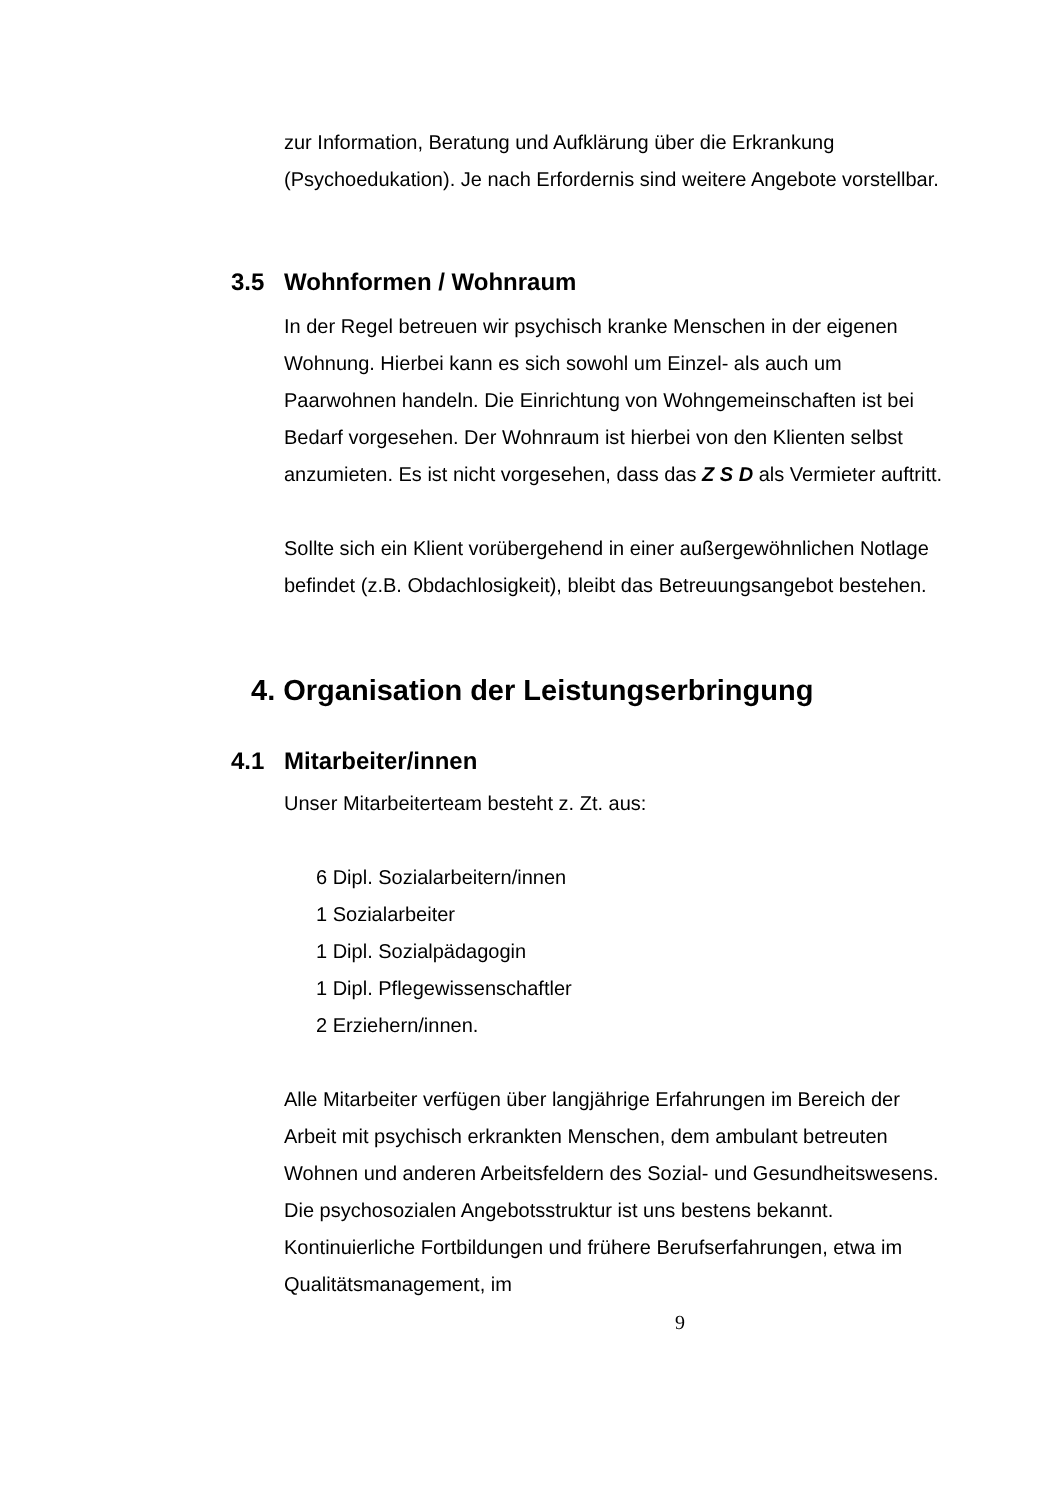zur Information, Beratung und Aufklärung über die Erkrankung (Psychoedukation). Je nach Erfordernis sind weitere Angebote vorstellbar.
3.5 Wohnformen / Wohnraum
In der Regel betreuen wir psychisch kranke Menschen in der eigenen Wohnung. Hierbei kann es sich sowohl um Einzel- als auch um Paarwohnen handeln. Die Einrichtung von Wohngemeinschaften ist bei Bedarf vorgesehen. Der Wohnraum ist hierbei von den Klienten selbst anzumieten. Es ist nicht vorgesehen, dass das Z S D als Vermieter auftritt.
Sollte sich ein Klient vorübergehend in einer außergewöhnlichen Notlage befindet (z.B. Obdachlosigkeit), bleibt das Betreuungsangebot bestehen.
4. Organisation der Leistungserbringung
4.1 Mitarbeiter/innen
Unser Mitarbeiterteam besteht z. Zt. aus:
6 Dipl. Sozialarbeitern/innen
1 Sozialarbeiter
1 Dipl. Sozialpädagogin
1 Dipl. Pflegewissenschaftler
2 Erziehern/innen.
Alle Mitarbeiter verfügen über langjährige Erfahrungen im Bereich der Arbeit mit psychisch erkrankten Menschen, dem ambulant betreuten Wohnen und anderen Arbeitsfeldern des Sozial- und Gesundheitswesens. Die psychosozialen Angebotsstruktur ist uns bestens bekannt. Kontinuierliche Fortbildungen und frühere Berufserfahrungen, etwa im Qualitätsmanagement, im
9